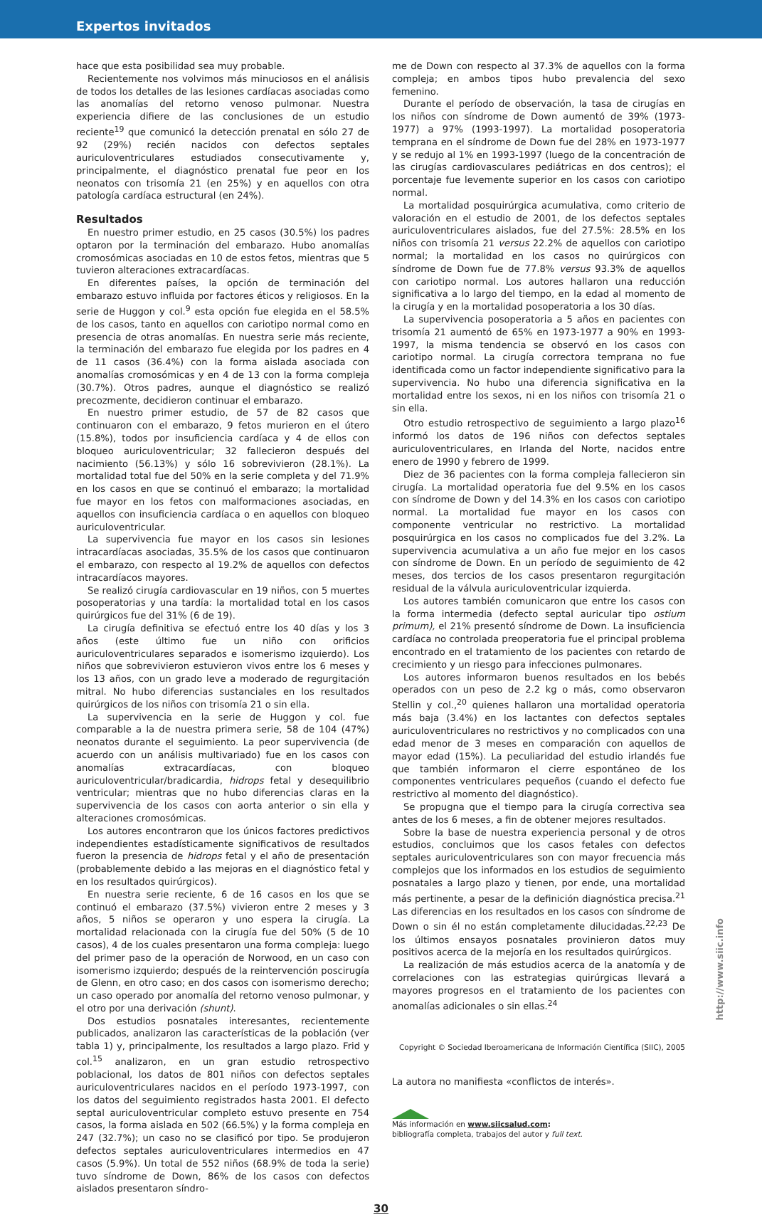Expertos invitados
hace que esta posibilidad sea muy probable.
Recientemente nos volvimos más minuciosos en el análisis de todos los detalles de las lesiones cardíacas asociadas como las anomalías del retorno venoso pulmonar. Nuestra experiencia difiere de las conclusiones de un estudio reciente<sup>19</sup> que comunicó la detección prenatal en sólo 27 de 92 (29%) recién nacidos con defectos septales auriculoventriculares estudiados consecutivamente y, principalmente, el diagnóstico prenatal fue peor en los neonatos con trisomía 21 (en 25%) y en aquellos con otra patología cardíaca estructural (en 24%).
Resultados
En nuestro primer estudio, en 25 casos (30.5%) los padres optaron por la terminación del embarazo. Hubo anomalías cromosómicas asociadas en 10 de estos fetos, mientras que 5 tuvieron alteraciones extracardíacas.
En diferentes países, la opción de terminación del embarazo estuvo influida por factores éticos y religiosos. En la serie de Huggon y col.<sup>9</sup> esta opción fue elegida en el 58.5% de los casos, tanto en aquellos con cariotipo normal como en presencia de otras anomalías. En nuestra serie más reciente, la terminación del embarazo fue elegida por los padres en 4 de 11 casos (36.4%) con la forma aislada asociada con anomalías cromosómicas y en 4 de 13 con la forma compleja (30.7%). Otros padres, aunque el diagnóstico se realizó precozmente, decidieron continuar el embarazo.
En nuestro primer estudio, de 57 de 82 casos que continuaron con el embarazo, 9 fetos murieron en el útero (15.8%), todos por insuficiencia cardíaca y 4 de ellos con bloqueo auriculoventricular; 32 fallecieron después del nacimiento (56.13%) y sólo 16 sobrevivieron (28.1%). La mortalidad total fue del 50% en la serie completa y del 71.9% en los casos en que se continuó el embarazo; la mortalidad fue mayor en los fetos con malformaciones asociadas, en aquellos con insuficiencia cardíaca o en aquellos con bloqueo auriculoventricular.
La supervivencia fue mayor en los casos sin lesiones intracardíacas asociadas, 35.5% de los casos que continuaron el embarazo, con respecto al 19.2% de aquellos con defectos intracardíacos mayores.
Se realizó cirugía cardiovascular en 19 niños, con 5 muertes posoperatorias y una tardía: la mortalidad total en los casos quirúrgicos fue del 31% (6 de 19).
La cirugía definitiva se efectuó entre los 40 días y los 3 años (este último fue un niño con orificios auriculoventriculares separados e isomerismo izquierdo). Los niños que sobrevivieron estuvieron vivos entre los 6 meses y los 13 años, con un grado leve a moderado de regurgitación mitral. No hubo diferencias sustanciales en los resultados quirúrgicos de los niños con trisomía 21 o sin ella.
La supervivencia en la serie de Huggon y col. fue comparable a la de nuestra primera serie, 58 de 104 (47%) neonatos durante el seguimiento. La peor supervivencia (de acuerdo con un análisis multivariado) fue en los casos con anomalías extracardíacas, con bloqueo auriculoventricular/bradicardia, hidrops fetal y desequilibrio ventricular; mientras que no hubo diferencias claras en la supervivencia de los casos con aorta anterior o sin ella y alteraciones cromosómicas.
Los autores encontraron que los únicos factores predictivos independientes estadísticamente significativos de resultados fueron la presencia de hidrops fetal y el año de presentación (probablemente debido a las mejoras en el diagnóstico fetal y en los resultados quirúrgicos).
En nuestra serie reciente, 6 de 16 casos en los que se continuó el embarazo (37.5%) vivieron entre 2 meses y 3 años, 5 niños se operaron y uno espera la cirugía. La mortalidad relacionada con la cirugía fue del 50% (5 de 10 casos), 4 de los cuales presentaron una forma compleja: luego del primer paso de la operación de Norwood, en un caso con isomerismo izquierdo; después de la reintervención poscirugía de Glenn, en otro caso; en dos casos con isomerismo derecho; un caso operado por anomalía del retorno venoso pulmonar, y el otro por una derivación (shunt).
Dos estudios posnatales interesantes, recientemente publicados, analizaron las características de la población (ver tabla 1) y, principalmente, los resultados a largo plazo. Frid y col.<sup>15</sup> analizaron, en un gran estudio retrospectivo poblacional, los datos de 801 niños con defectos septales auriculoventriculares nacidos en el período 1973-1997, con los datos del seguimiento registrados hasta 2001. El defecto septal auriculoventricular completo estuvo presente en 754 casos, la forma aislada en 502 (66.5%) y la forma compleja en 247 (32.7%); un caso no se clasificó por tipo. Se produjeron defectos septales auriculoventriculares intermedios en 47 casos (5.9%). Un total de 552 niños (68.9% de toda la serie) tuvo síndrome de Down, 86% de los casos con defectos aislados presentaron síndro-
me de Down con respecto al 37.3% de aquellos con la forma compleja; en ambos tipos hubo prevalencia del sexo femenino.
Durante el período de observación, la tasa de cirugías en los niños con síndrome de Down aumentó de 39% (1973-1977) a 97% (1993-1997). La mortalidad posoperatoria temprana en el síndrome de Down fue del 28% en 1973-1977 y se redujo al 1% en 1993-1997 (luego de la concentración de las cirugías cardiovasculares pediátricas en dos centros); el porcentaje fue levemente superior en los casos con cariotipo normal.
La mortalidad posquirúrgica acumulativa, como criterio de valoración en el estudio de 2001, de los defectos septales auriculoventriculares aislados, fue del 27.5%: 28.5% en los niños con trisomía 21 versus 22.2% de aquellos con cariotipo normal; la mortalidad en los casos no quirúrgicos con síndrome de Down fue de 77.8% versus 93.3% de aquellos con cariotipo normal. Los autores hallaron una reducción significativa a lo largo del tiempo, en la edad al momento de la cirugía y en la mortalidad posoperatoria a los 30 días.
La supervivencia posoperatoria a 5 años en pacientes con trisomía 21 aumentó de 65% en 1973-1977 a 90% en 1993-1997, la misma tendencia se observó en los casos con cariotipo normal. La cirugía correctora temprana no fue identificada como un factor independiente significativo para la supervivencia. No hubo una diferencia significativa en la mortalidad entre los sexos, ni en los niños con trisomía 21 o sin ella.
Otro estudio retrospectivo de seguimiento a largo plazo<sup>16</sup> informó los datos de 196 niños con defectos septales auriculoventriculares, en Irlanda del Norte, nacidos entre enero de 1990 y febrero de 1999.
Diez de 36 pacientes con la forma compleja fallecieron sin cirugía. La mortalidad operatoria fue del 9.5% en los casos con síndrome de Down y del 14.3% en los casos con cariotipo normal. La mortalidad fue mayor en los casos con componente ventricular no restrictivo. La mortalidad posquirúrgica en los casos no complicados fue del 3.2%. La supervivencia acumulativa a un año fue mejor en los casos con síndrome de Down. En un período de seguimiento de 42 meses, dos tercios de los casos presentaron regurgitación residual de la válvula auriculoventricular izquierda.
Los autores también comunicaron que entre los casos con la forma intermedia (defecto septal auricular tipo ostium primum), el 21% presentó síndrome de Down. La insuficiencia cardíaca no controlada preoperatoria fue el principal problema encontrado en el tratamiento de los pacientes con retardo de crecimiento y un riesgo para infecciones pulmonares.
Los autores informaron buenos resultados en los bebés operados con un peso de 2.2 kg o más, como observaron Stellin y col.,<sup>20</sup> quienes hallaron una mortalidad operatoria más baja (3.4%) en los lactantes con defectos septales auriculoventriculares no restrictivos y no complicados con una edad menor de 3 meses en comparación con aquellos de mayor edad (15%). La peculiaridad del estudio irlandés fue que también informaron el cierre espontáneo de los componentes ventriculares pequeños (cuando el defecto fue restrictivo al momento del diagnóstico).
Se propugna que el tiempo para la cirugía correctiva sea antes de los 6 meses, a fin de obtener mejores resultados.
Sobre la base de nuestra experiencia personal y de otros estudios, concluimos que los casos fetales con defectos septales auriculoventriculares son con mayor frecuencia más complejos que los informados en los estudios de seguimiento posnatales a largo plazo y tienen, por ende, una mortalidad más pertinente, a pesar de la definición diagnóstica precisa.<sup>21</sup> Las diferencias en los resultados en los casos con síndrome de Down o sin él no están completamente dilucidadas.<sup>22,23</sup> De los últimos ensayos posnatales provinieron datos muy positivos acerca de la mejoría en los resultados quirúrgicos.
La realización de más estudios acerca de la anatomía y de correlaciones con las estrategias quirúrgicas llevará a mayores progresos en el tratamiento de los pacientes con anomalías adicionales o sin ellas.<sup>24</sup>
Copyright © Sociedad Iberoamericana de Información Científica (SIIC), 2005
La autora no manifiesta «conflictos de interés».
Más información en www.siicsalud.com:
bibliografía completa, trabajos del autor y full text.
30
http://www.siic.info